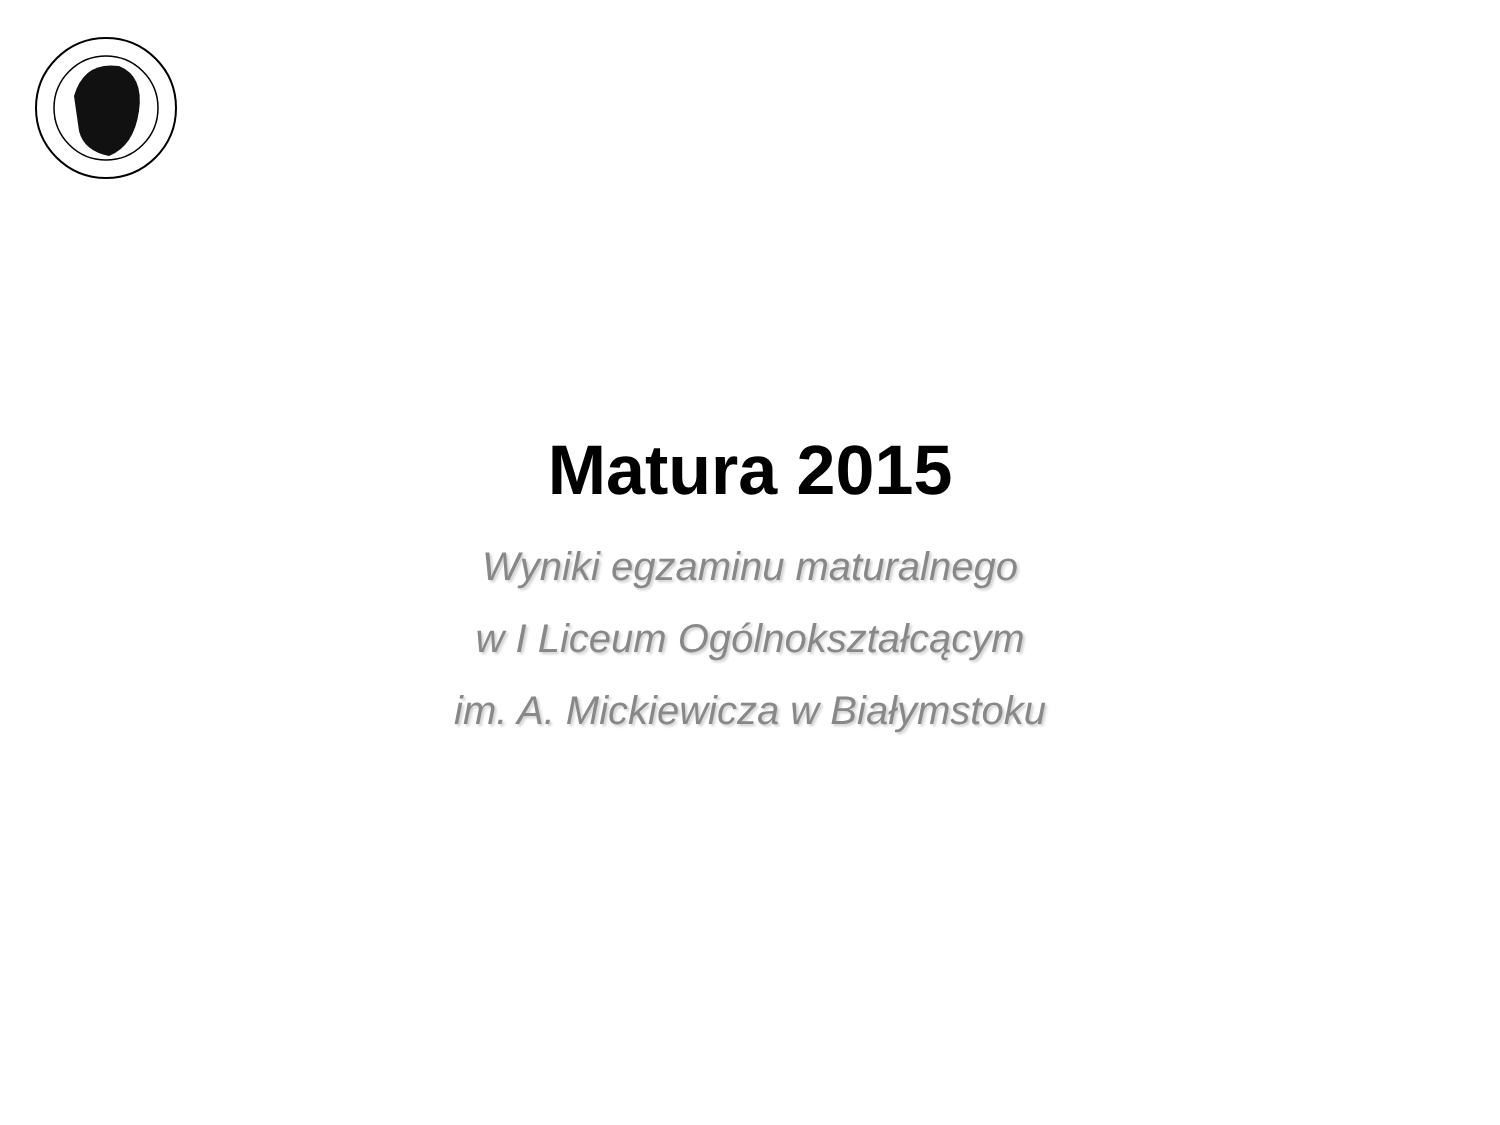Matura 2015
Wyniki egzaminu maturalnego
w I Liceum Ogólnokształcącym
im. A. Mickiewicza w Białymstoku